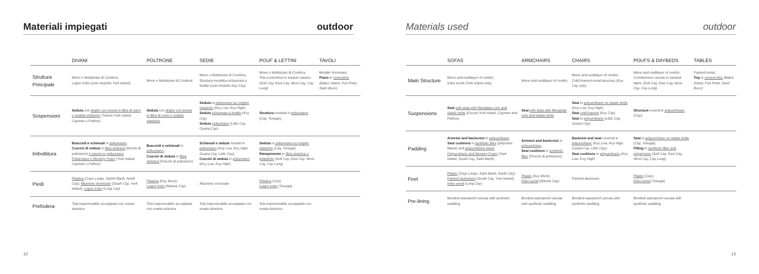Materiali impiegati outdoor
| | DIVANI | POLTRONE | SEDIE | POUF & LETTINI | TAVOLI |
| --- | --- | --- | --- | --- | --- |
| Struttura Principale | Mono e Multistrato di Conifera; Legno Iroko ( solo modello York Island ) | Mono e Multistrato di Conifera | Mono e Multistrato di Conifera; Struttura metallica schiumata a freddo ( solo modello Key Cay ) | Mono e Multistrato di Conifera; Tela contenitiva in tessuto nautico ( Soft Cay, East Cay, West Cay, Cay Long ) | Metallo Verniciato; Piano in cementine ( Baker Island, Fort Point, Saint Bees ) |
| Sospensioni | Seduta con doghe con anima in fibra di vetro e cinghie elastiche ( Tranne York Island, Cayman e Pathos ) | Seduta con doghe con anima in fibra di vetro e cinghie elastiche | Seduta in poliuretano su cinghie elastiche ( Key Low, Key High ); Seduta schiumata a freddo ( Key Cay ) Seduta poliuretano ( Little Cay, Guana Cay ) | Struttura rivestita in poliuretano ( Cay, Tortuga ); | |
| Imbottitura | Braccioli e schienali in poliuretano ; Cuscini di seduta in fibra sintetica (fiocchi di poliestere) e inserto in poliuretano . Poliuretano e Memory Foam ( York Island, Cayman e Pathos ) | Braccioli e schienali in poliuretano ; Cuscini di seduta in fibra sintetica (Fiocchi di poliestere) | Schienali e sedute rivestiti in poliuretano ( Key Low, Key High, Guana Cay, Little Cay ); Cuscini di seduta in poliuretano ( Key Low, Key High ) | Seduta in poliuretano su cinghie elastiche ( Cay, Tortuga ); Riempimento in fibra sintetica e polistirolo ( Soft Cay, East Cay, West Cay, Cay Long ) | |
| Piedi | Plastica ( Cayo Largo, Sainth Barth, North Cay ); Alluminio Verniciato ( South Cay, York Island ); Legno Iroko ( Long Cay ) | Plastica ( Key West ); Legno Iroko ( Marina Cay ) | Alluminio verniciato | Plastica ( Cay ), Legno Iroko ( Tortuga ) | |
| Prefodera | Tela impermeabile accoppiata con ovatta sintetica | Tela impermeabile accoppiata con ovatta sintetica | Tela impermeabile accoppiata con ovatta sintetica | Tela impermeabile accoppiata con ovatta sintetica | |
12
Materials used outdoor
| | SOFAS | ARMCHAIRS | CHAIRS | POUFS & DAYBEDS | TABLES |
| --- | --- | --- | --- | --- | --- |
| Main Structure | Mono and multilayer of conifer; Iroko wood ( York Island only ) | Mono and multilayer of conifer | Mono and multilayer of conifer; Cold-foamed metal structure ( Key Cay only ) | Mono and multilayer of conifer; Containment canvas in nautical fabric ( Soft Cay, East Cay, West Cay, Cay Long ) | Painted metal; Top in cement tiles ( Baker Island, Fort Point, Saint Bees ) |
| Suspensions | Seat with slats with fiberglass core and elastic belts ( Except York Island, Cayman and Pathos ) | Seat with slats with fiberglass core and elastic belts | Seat in polyurethane on elastic belts ( Key Low, Key High ); Seat cold foamed ( Key Cay ) Seat in polyurethane ( Little Cay, Guana Cay ) | Structure coverd in polyurethane ( Cay ); | |
| Padding | Armrest and backcrest in polyurethane ; Seat cushions in synthetic fiber (polyester flakes) and polyurethane insert . Polyurethane and Memory Foam ( York Island, South Cay, Saint Barth ) | Armrest and backcrest in polyurethane ; Seat cushions in synthetic fiber (Fiocchi di poliestere) | Backrest and seat covered in polyurethane ( Key Low, Key High, Guana Cay, Little Cay ); Seat cushions in polyurethane ( Key Low, Key High ) | Seat in polyurethane on elastic belts ( Cay, Tortuga ); Filling in synthetic fiber and polystyrene ( Soft Cay, East Cay, West Cay, Cay Long ) | |
| Feet | Plastic ( Cayo Largo, Saint Barth, North Cay ); Painted aluminium ( South Cay, York Island ); Iroko wood ( Long Cay ) | Plastic ( Key West ); Iroko wood ( Marina Cay ) | Painted aluminum | Plastic ( Cay ); Iroko wood ( Tortuga ) | |
| Pre-lining | Bonded waterproof canvas with synthetic wadding | Bonded waterproof canvas with synthetic wadding | Bonded waterproof canvas with synthetic wadding | Bonded waterproof canvas with synthetic wadding | |
13